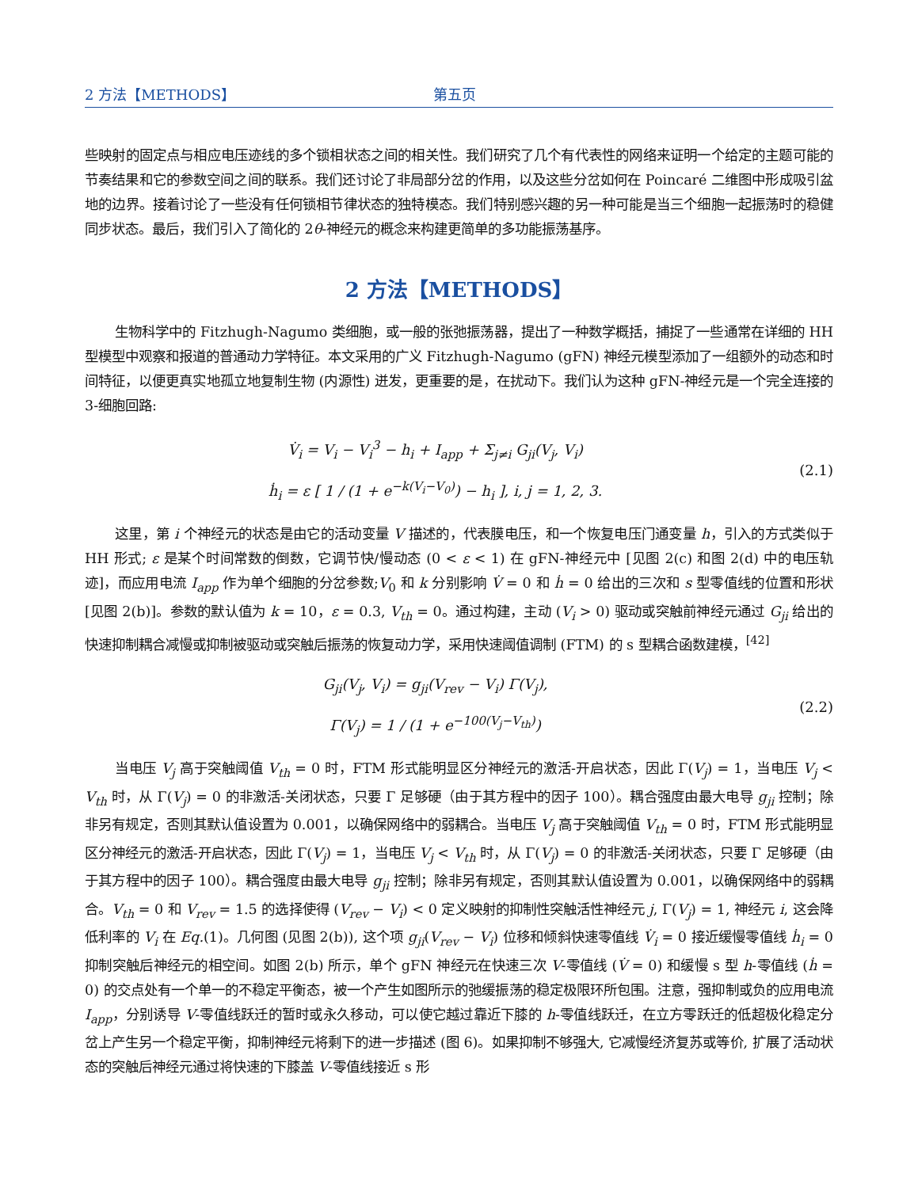2 方法【METHODS】 第五页
些映射的固定点与相应电压迹线的多个锁相状态之间的相关性。我们研究了几个有代表性的网络来证明一个给定的主题可能的节奏结果和它的参数空间之间的联系。我们还讨论了非局部分岔的作用，以及这些分岔如何在 Poincaré 二维图中形成吸引盆地的边界。接着讨论了一些没有任何锁相节律状态的独特模态。我们特别感兴趣的另一种可能是当三个细胞一起振荡时的稳健同步状态。最后，我们引入了简化的 2θ-神经元的概念来构建更简单的多功能振荡基序。
2 方法【METHODS】
生物科学中的 Fitzhugh-Nagumo 类细胞，或一般的张弛振荡器，提出了一种数学概括，捕捉了一些通常在详细的 HH 型模型中观察和报道的普通动力学特征。本文采用的广义 Fitzhugh-Nagumo (gFN) 神经元模型添加了一组额外的动态和时间特征，以便更真实地孤立地复制生物 (内源性) 迸发，更重要的是，在扰动下。我们认为这种 gFN-神经元是一个完全连接的 3-细胞回路:
V̇<sub>i</sub> = V<sub>i</sub> − V<sub>i</sub><sup>3</sup> − h<sub>i</sub> + I<sub>app</sub> + Σ<sub>j≠i</sub> G<sub>ji</sub>(V<sub>j</sub>, V<sub>i</sub>)
ḣ<sub>i</sub> = ε [ 1 / (1 + e<sup>−k(V<sub>i</sub>−V<sub>0</sub>)</sup>) − h<sub>i</sub> ], i, j = 1, 2, 3.
(2.1)
这里，第 i 个神经元的状态是由它的活动变量 V 描述的，代表膜电压，和一个恢复电压门通变量 h，引入的方式类似于 HH 形式; ε 是某个时间常数的倒数，它调节快/慢动态 (0 < ε < 1) 在 gFN-神经元中 [见图 2(c) 和图 2(d) 中的电压轨迹]，而应用电流 I<sub>app</sub> 作为单个细胞的分岔参数;V<sub>0</sub> 和 k 分别影响 V̇ = 0 和 ḣ = 0 给出的三次和 s 型零值线的位置和形状 [见图 2(b)]。参数的默认值为 k = 10，ε = 0.3, V<sub>th</sub> = 0。通过构建，主动 (V<sub>i</sub> > 0) 驱动或突触前神经元通过 G<sub>ji</sub> 给出的快速抑制耦合减慢或抑制被驱动或突触后振荡的恢复动力学，采用快速阈值调制 (FTM) 的 s 型耦合函数建模，<sup>[42]</sup>
G<sub>ji</sub>(V<sub>j</sub>, V<sub>i</sub>) = g<sub>ji</sub>(V<sub>rev</sub> − V<sub>i</sub>) Γ(V<sub>j</sub>),
Γ(V<sub>j</sub>) = 1 / (1 + e<sup>−100(V<sub>j</sub>−V<sub>th</sub>)</sup>)
(2.2)
当电压 V<sub>j</sub> 高于突触阈值 V<sub>th</sub> = 0 时，FTM 形式能明显区分神经元的激活-开启状态，因此 Γ(V<sub>j</sub>) = 1，当电压 V<sub>j</sub> < V<sub>th</sub> 时，从 Γ(V<sub>j</sub>) = 0 的非激活-关闭状态，只要 Γ 足够硬（由于其方程中的因子 100）。耦合强度由最大电导 g<sub>ji</sub> 控制；除非另有规定，否则其默认值设置为 0.001，以确保网络中的弱耦合。当电压 V<sub>j</sub> 高于突触阈值 V<sub>th</sub> = 0 时，FTM 形式能明显区分神经元的激活-开启状态，因此 Γ(V<sub>j</sub>) = 1，当电压 V<sub>j</sub> < V<sub>th</sub> 时，从 Γ(V<sub>j</sub>) = 0 的非激活-关闭状态，只要 Γ 足够硬（由于其方程中的因子 100）。耦合强度由最大电导 g<sub>ji</sub> 控制；除非另有规定，否则其默认值设置为 0.001，以确保网络中的弱耦合。V<sub>th</sub> = 0 和 V<sub>rev</sub> = 1.5 的选择使得 (V<sub>rev</sub> − V<sub>i</sub>) < 0 定义映射的抑制性突触活性神经元 j, Γ(V<sub>j</sub>) = 1, 神经元 i, 这会降低利率的 V<sub>i</sub> 在 Eq.(1)。几何图 (见图 2(b)), 这个项 g<sub>ji</sub>(V<sub>rev</sub> − V<sub>i</sub>) 位移和倾斜快速零值线 V̇<sub>i</sub> = 0 接近缓慢零值线 ḣ<sub>i</sub> = 0 抑制突触后神经元的相空间。如图 2(b) 所示，单个 gFN 神经元在快速三次 V-零值线 (V̇ = 0) 和缓慢 s 型 h-零值线 (ḣ = 0) 的交点处有一个单一的不稳定平衡态，被一个产生如图所示的弛缓振荡的稳定极限环所包围。注意，强抑制或负的应用电流 I<sub>app</sub>，分别诱导 V-零值线跃迁的暂时或永久移动，可以使它越过靠近下膝的 h-零值线跃迁，在立方零跃迁的低超极化稳定分岔上产生另一个稳定平衡，抑制神经元将剩下的进一步描述 (图 6)。如果抑制不够强大, 它减慢经济复苏或等价, 扩展了活动状态的突触后神经元通过将快速的下膝盖 V-零值线接近 s 形